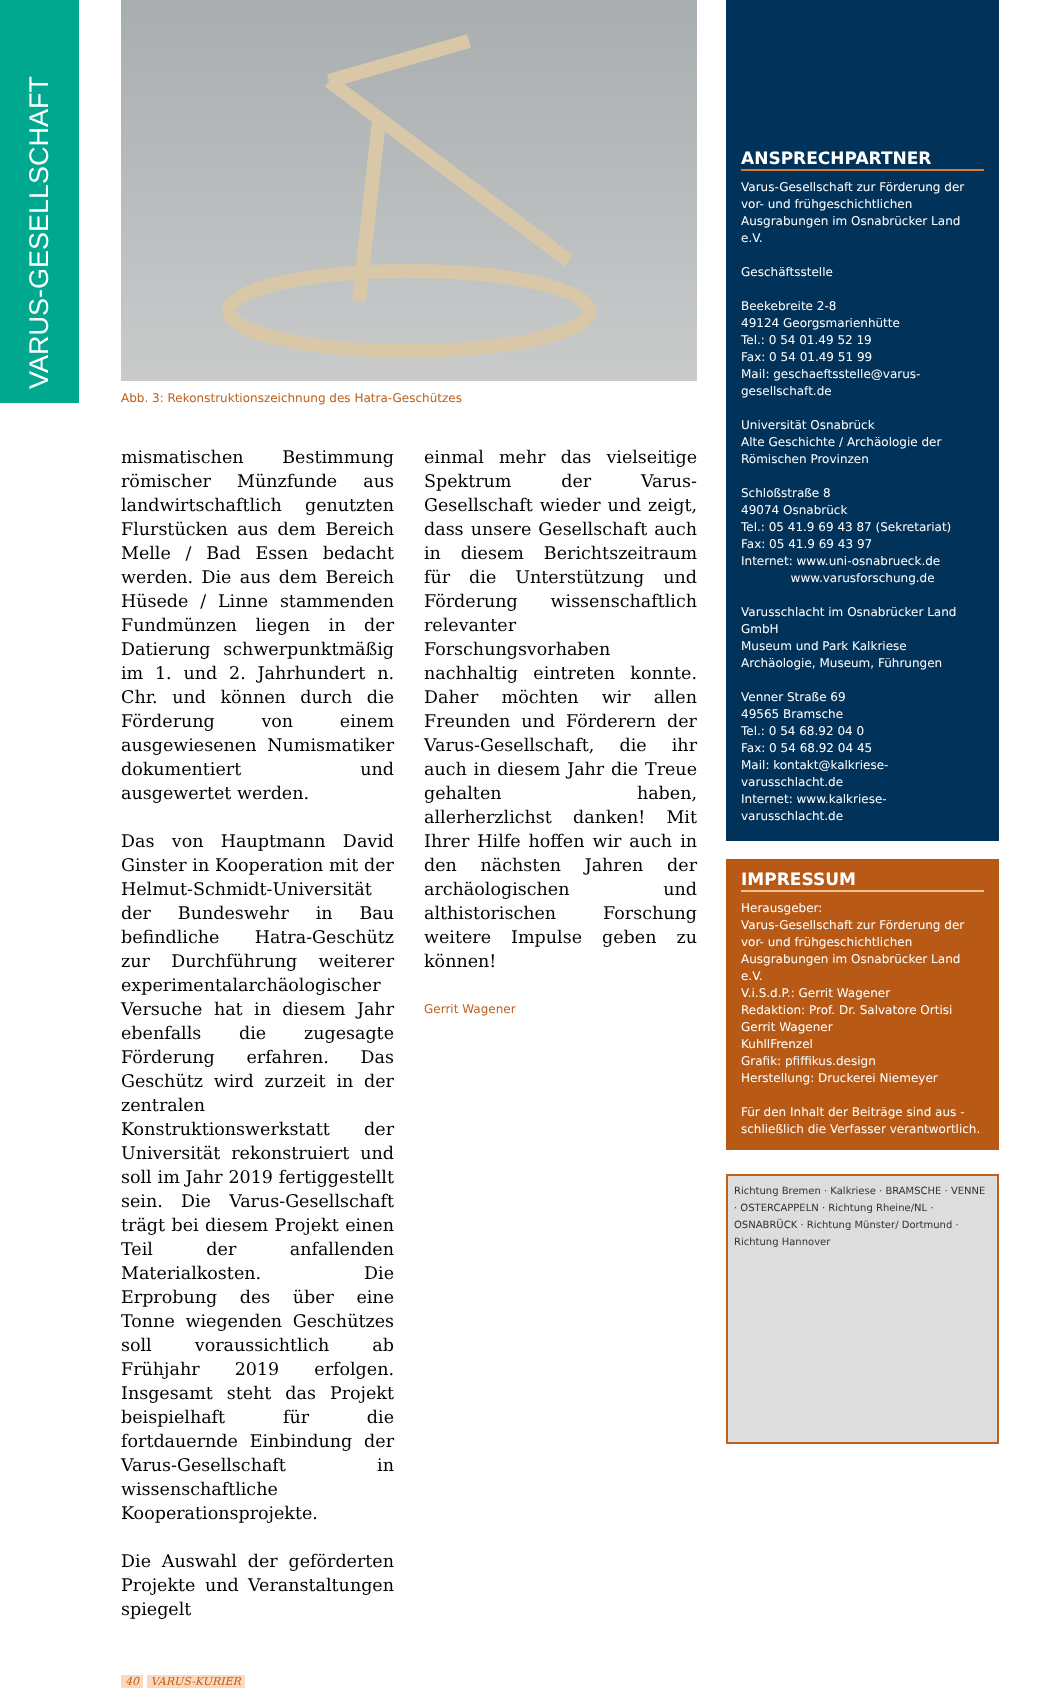VARUS-GESELLSCHAFT
Abb. 3: Rekonstruktionszeichnung des Hatra-Geschützes
mismatischen Bestimmung römischer Münzfunde aus landwirtschaftlich genutzten Flurstücken aus dem Bereich Melle / Bad Essen bedacht werden. Die aus dem Bereich Hüsede / Linne stammenden Fundmünzen liegen in der Datierung schwerpunktmäßig im 1. und 2. Jahrhundert n. Chr. und können durch die Förderung von einem ausgewiesenen Numismatiker dokumentiert und ausgewertet werden.
Das von Hauptmann David Ginster in Kooperation mit der Helmut-Schmidt-Universität der Bundeswehr in Bau befindliche Hatra-Geschütz zur Durchführung weiterer experimentalarchäologischer Versuche hat in diesem Jahr ebenfalls die zugesagte Förderung erfahren. Das Geschütz wird zurzeit in der zentralen Konstruktionswerkstatt der Universität rekonstruiert und soll im Jahr 2019 fertiggestellt sein. Die Varus-Gesellschaft trägt bei diesem Projekt einen Teil der anfallenden Materialkosten. Die Erprobung des über eine Tonne wiegenden Geschützes soll voraussichtlich ab Frühjahr 2019 erfolgen. Insgesamt steht das Projekt beispielhaft für die fortdauernde Einbindung der Varus-Gesellschaft in wissenschaftliche Kooperationsprojekte.
Die Auswahl der geförderten Projekte und Veranstaltungen spiegelt
einmal mehr das vielseitige Spektrum der Varus-Gesellschaft wieder und zeigt, dass unsere Gesellschaft auch in diesem Berichtszeitraum für die Unterstützung und Förderung wissenschaftlich relevanter Forschungsvorhaben nachhaltig eintreten konnte. Daher möchten wir allen Freunden und Förderern der Varus-Gesellschaft, die ihr auch in diesem Jahr die Treue gehalten haben, allerherzlichst danken! Mit Ihrer Hilfe hoffen wir auch in den nächsten Jahren der archäologischen und althistorischen Forschung weitere Impulse geben zu können!
Gerrit Wagener
40 VARUS-KURIER
ANSPRECHPARTNER
Varus-Gesellschaft zur Förderung der vor- und frühgeschichtlichen Ausgrabungen im Osnabrücker Land e.V.
Geschäftsstelle
Beekebreite 2-8
49124 Georgsmarienhütte
Tel.: 0 54 01.49 52 19
Fax: 0 54 01.49 51 99
Mail: geschaeftsstelle@varus-gesellschaft.de
Universität Osnabrück
Alte Geschichte / Archäologie der Römischen Provinzen
Schloßstraße 8
49074 Osnabrück
Tel.: 05 41.9 69 43 87 (Sekretariat)
Fax: 05 41.9 69 43 97
Internet: www.uni-osnabrueck.de
www.varusforschung.de
Varusschlacht im Osnabrücker Land GmbH
Museum und Park Kalkriese
Archäologie, Museum, Führungen
Venner Straße 69
49565 Bramsche
Tel.: 0 54 68.92 04 0
Fax: 0 54 68.92 04 45
Mail: kontakt@kalkriese-varusschlacht.de
Internet: www.kalkriese-varusschlacht.de
IMPRESSUM
Herausgeber:
Varus-Gesellschaft zur Förderung der vor- und frühgeschichtlichen Ausgrabungen im Osnabrücker Land e.V.
V.i.S.d.P.: Gerrit Wagener
Redaktion: Prof. Dr. Salvatore Ortisi
Gerrit Wagener
KuhllFrenzel
Grafik: pfiffikus.design
Herstellung: Druckerei Niemeyer
Für den Inhalt der Beiträge sind aus - schließlich die Verfasser verantwortlich.
Richtung Bremen · Kalkriese · BRAMSCHE · VENNE · OSTERCAPPELN · Richtung Rheine/NL · OSNABRÜCK · Richtung Münster/ Dortmund · Richtung Hannover